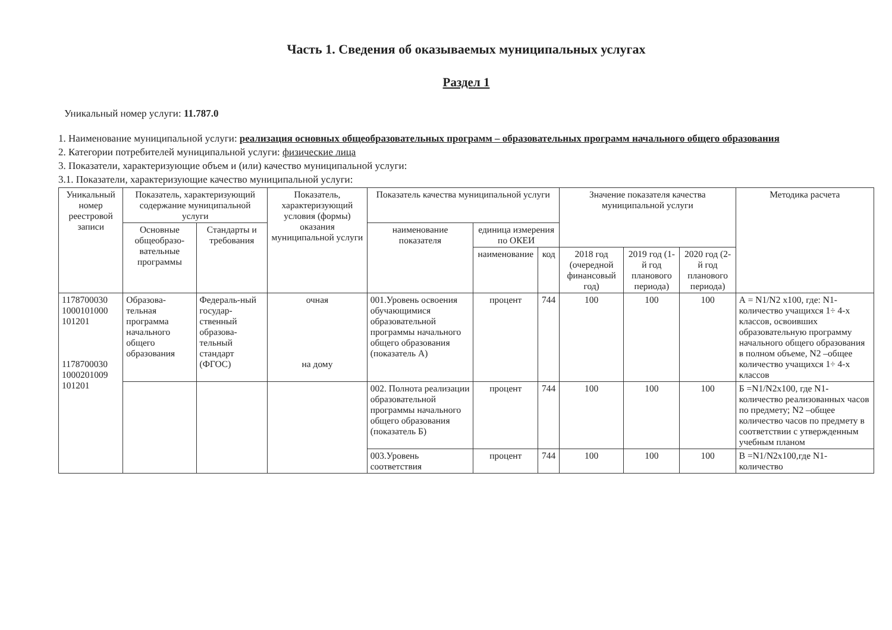Часть 1. Сведения об оказываемых муниципальных услугах
Раздел 1
Уникальный номер услуги: 11.787.0
1. Наименование муниципальной услуги: реализация основных общеобразовательных программ – образовательных программ начального общего образования
2. Категории потребителей муниципальной услуги: физические лица
3. Показатели, характеризующие объем и (или) качество муниципальной услуги:
3.1. Показатели, характеризующие качество муниципальной услуги:
| Уникальный номер реестровой записи | Показатель, характеризующий содержание муниципальной услуги | | Показатель, характеризующий условия (формы) оказания муниципальной услуги | Показатель качества муниципальной услуги | | | Значение показателя качества муниципальной услуги | | | Методика расчета |
| --- | --- | --- | --- | --- | --- | --- | --- | --- | --- | --- |
| | Основные общеобразо-вательные программы | Стандарты и требования | | наименование показателя | единица измерения по ОКЕИ | | | | | |
| | | | | | наименование | код | 2018 год (очередной финансовый год) | 2019 год (1-й год планового периода) | 2020 год (2-й год планового периода) | |
| 1178700030 1000101000 101201 1178700030 1000201009 101201 | Образова-тельная программа начального общего образования | Федераль-ный государ-ственный образова-тельный стандарт (ФГОС) | очная на дому | 001.Уровень освоения обучающимися образовательной программы начального общего образования (показатель А) | процент | 744 | 100 | 100 | 100 | А = N1/N2 х100, где: N1-количество учащихся 1÷ 4-х классов, освоивших образовательную программу начального общего образования в полном объеме, N2 –общее количество учащихся 1÷ 4-х классов |
| | | | | 002. Полнота реализации образовательной программы начального общего образования (показатель Б) | процент | 744 | 100 | 100 | 100 | Б =N1/N2х100, где N1-количество реализованных часов по предмету; N2 –общее количество часов по предмету в соответствии с утвержденным учебным планом |
| | | | | 003.Уровень соответствия | процент | 744 | 100 | 100 | 100 | В =N1/N2х100,где N1-количество |